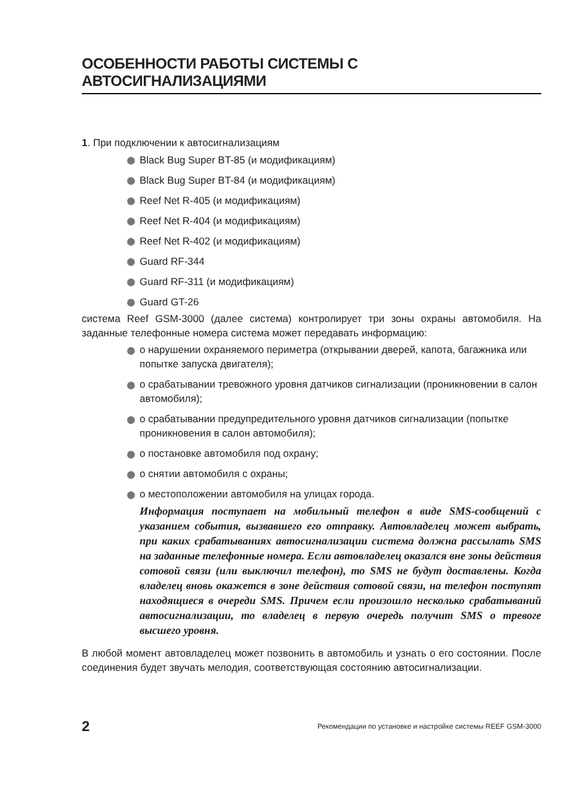ОСОБЕННОСТИ РАБОТЫ СИСТЕМЫ С АВТОСИГНАЛИЗАЦИЯМИ
1. При подключении к автосигнализациям
Black Bug Super BT-85 (и модификациям)
Black Bug Super BT-84 (и модификациям)
Reef Net R-405 (и модификациям)
Reef Net R-404 (и модификациям)
Reef Net R-402 (и модификациям)
Guard RF-344
Guard RF-311 (и модификациям)
Guard GT-26
система Reef GSM-3000 (далее система) контролирует три зоны охраны автомобиля. На заданные телефонные номера система может передавать информацию:
о нарушении охраняемого периметра (открывании дверей, капота, багажника или попытке запуска двигателя);
о срабатывании тревожного уровня датчиков сигнализации (проникновении в салон автомобиля);
о срабатывании предупредительного уровня датчиков сигнализации (попытке проникновения в салон автомобиля);
о постановке автомобиля под охрану;
о снятии автомобиля с охраны;
о местоположении автомобиля на улицах города.
Информация поступает на мобильный телефон в виде SMS-сообщений с указанием события, вызвавшего его отправку. Автовладелец может выбрать, при каких срабатываниях автосигнализации система должна рассылать SMS на заданные телефонные номера. Если автовладелец оказался вне зоны действия сотовой связи (или выключил телефон), то SMS не будут доставлены. Когда владелец вновь окажется в зоне действия сотовой связи, на телефон поступят находящиеся в очереди SMS. Причем если произошло несколько срабатываний автосигнализации, то владелец в первую очередь получит SMS о тревоге высшего уровня.
В любой момент автовладелец может позвонить в автомобиль и узнать о его состоянии. После соединения будет звучать мелодия, соответствующая состоянию автосигнализации.
2 Рекомендации по установке и настройке системы REEF GSM-3000